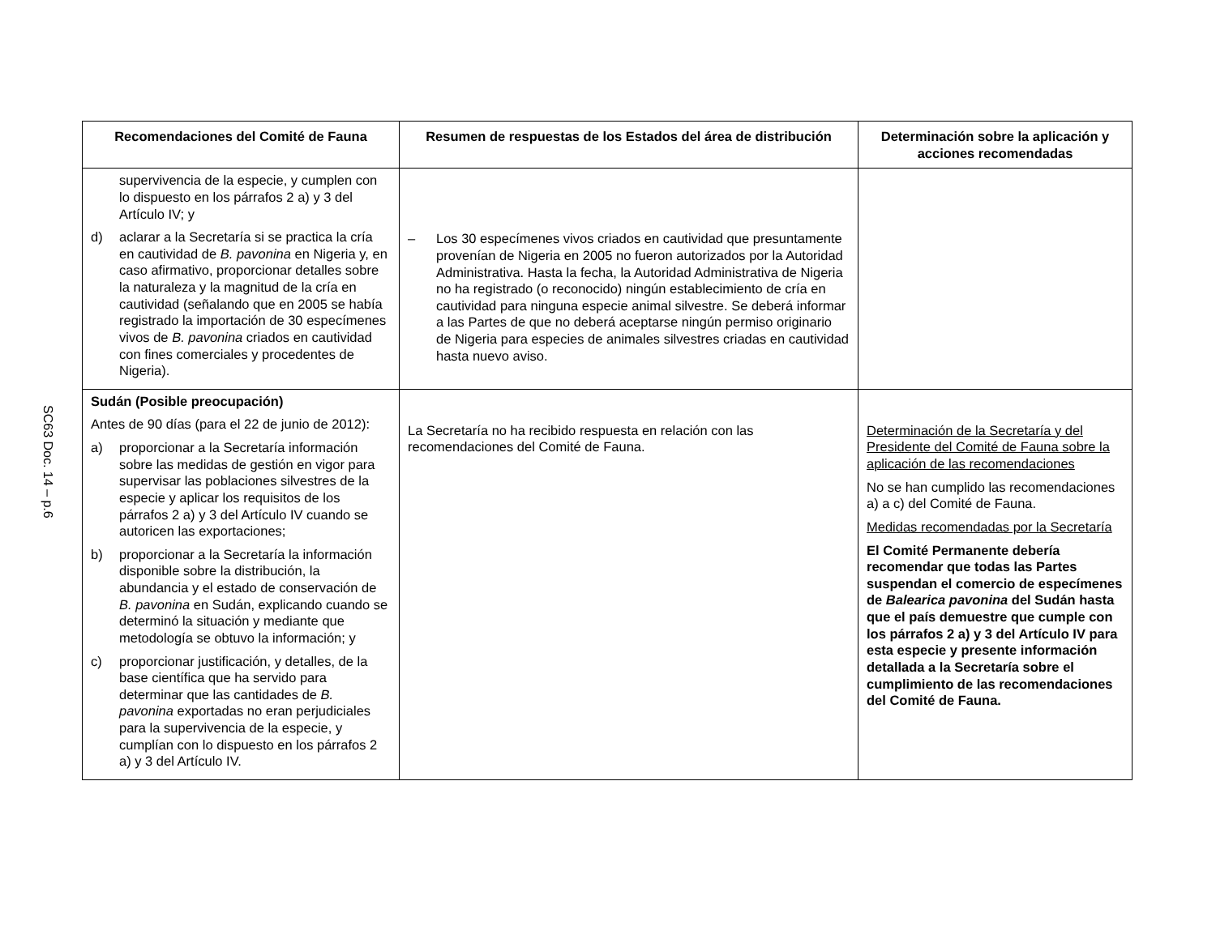SC63 Doc. 14 – p.6
| Recomendaciones del Comité de Fauna | Resumen de respuestas de los Estados del área de distribución | Determinación sobre la aplicación y acciones recomendadas |
| --- | --- | --- |
| supervivencia de la especie, y cumplen con lo dispuesto en los párrafos 2 a) y 3 del Artículo IV; y d) aclarar a la Secretaría si se practica la cría en cautividad de B. pavonina en Nigeria y, en caso afirmativo, proporcionar detalles sobre la naturaleza y la magnitud de la cría en cautividad (señalando que en 2005 se había registrado la importación de 30 especímenes vivos de B. pavonina criados en cautividad con fines comerciales y procedentes de Nigeria). | – Los 30 especímenes vivos criados en cautividad que presuntamente provenían de Nigeria en 2005 no fueron autorizados por la Autoridad Administrativa. Hasta la fecha, la Autoridad Administrativa de Nigeria no ha registrado (o reconocido) ningún establecimiento de cría en cautividad para ninguna especie animal silvestre. Se deberá informar a las Partes de que no deberá aceptarse ningún permiso originario de Nigeria para especies de animales silvestres criadas en cautividad hasta nuevo aviso. | |
| Sudán (Posible preocupación) Antes de 90 días (para el 22 de junio de 2012): a) proporcionar a la Secretaría información sobre las medidas de gestión en vigor para supervisar las poblaciones silvestres de la especie y aplicar los requisitos de los párrafos 2 a) y 3 del Artículo IV cuando se autoricen las exportaciones; b) proporcionar a la Secretaría la información disponible sobre la distribución, la abundancia y el estado de conservación de B. pavonina en Sudán, explicando cuando se determinó la situación y mediante que metodología se obtuvo la información; y c) proporcionar justificación, y detalles, de la base científica que ha servido para determinar que las cantidades de B. pavonina exportadas no eran perjudiciales para la supervivencia de la especie, y cumplían con lo dispuesto en los párrafos 2 a) y 3 del Artículo IV. | La Secretaría no ha recibido respuesta en relación con las recomendaciones del Comité de Fauna. | Determinación de la Secretaría y del Presidente del Comité de Fauna sobre la aplicación de las recomendaciones No se han cumplido las recomendaciones a) a c) del Comité de Fauna. Medidas recomendadas por la Secretaría El Comité Permanente debería recomendar que todas las Partes suspendan el comercio de especímenes de Balearica pavonina del Sudán hasta que el país demuestre que cumple con los párrafos 2 a) y 3 del Artículo IV para esta especie y presente información detallada a la Secretaría sobre el cumplimiento de las recomendaciones del Comité de Fauna. |